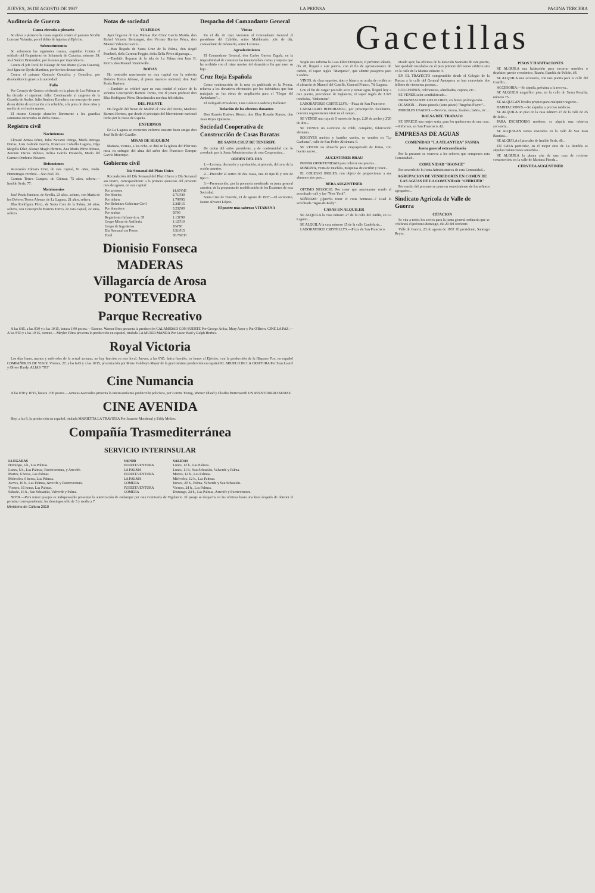JUEVES, 26 DE AGOSTO DE 1937 LA PRENSA PAGINA TERCERA
Auditoría de Guerra
Causa elevada a plenario
Se eleva a plenario la causa seguida contra el paisano Serafín Lorenzo Valentín, por el delito de injurias al Ejército.
Sobreseimientos
Se sobreseen las siguientes causas, seguidas: Contra el soldado del Regimiento de Infantería de Canarias, número 39, José Suárez Hernández, por lesiones por imprudencia.
Contra el jefe local de Falange de San Mateo (Gran Canaria), José Ignacio Ojeda Martínez, por hechos denunciados.
Contra el paisano Gonzalo González y González, por desobediencia grave a la autoridad.
Fallo
Por Consejo de Guerra celebrado en la plaza de Las Palmas se ha dictado el siguiente fallo: Condenando al sargento de la Guardia de Asalto, Julio Jiménez Escudero, en concepto de autor de un delito de excitación a la rebelión, a la pena de doce años y un día de reclusión menor.
El mismo Consejo absuelve libremente a los guardias asimismo encartados en dicha causa...
Registro civil
Nacimientos
Llovaní Armas Pérez, Julio Navarro Ortega, María Arteaga Darias, Luis Galindo García, Francisco Cobiella Laguna, Olga Megolla Díaz, Alonso Magín Herrera, Ana María Pérez Afonso, Antonio Darias Reboso, Felisa García Fresneda, María del Carmen Perdomo Navarro.
Defunciones
Ascensión Cámara Cruz, de esta capital, 91 años, viuda. Hemorragia cerebral.—San José, 33.
Carmen Torres Campos, de Güimar, 75 años, soltera.—Imeldo Serís, 77.
Matrimonios
José Prada Jiménez, de Sevilla, 23 años, soltero, con María de los Dolores Torres Afonso, de La Laguna, 21 años, soltera.
Blas Rodríguez Pérez, de Santa Cruz de la Palma, 24 años, soltero, con Concepción Barrera Torres, de esta capital, 22 años, soltera.
Notas de sociedad
VIAJEROS
Ayer llegaron de Las Palmas don César García Martín, don Rafael Victoria Berástegui, don Vicente Barrios Pérez, don Manuel Valencia García...
—Han llegado de Santa Cruz de la Palma, don Angel Pombrol, doña Carmen Poggio, doña Délia Pérez Algarraga...
—También llegaron de la isla de La Palma don Juan B. Fierro, don Manuel Vandewalle...
BODAS
Ha contraído matrimonio en esta capital con la señorita Dolores Torres Afonso, el joven maestro nacional, don José Prada Jiménez.
—También se celebró ayer en esta ciudad el enlace de la señorita Concepción Barrera Torres, con el joven profesor don Blas Rodríguez Pérez. Deseámosles muchas felicidades.
DEL FRENTE
Ha llegado del frente de Madrid el cabo del Tercio, Modesto Barrera Herrera, que desde el principio del Movimiento nacional lucha por la causa de España.
ENFERMOS
En La Laguna se encuentra enfermo nuestro buen amigo don José Bello del Castillo.
MISAS DE REQUIEM
Mañana, viernes, a las ocho, se dirá en la iglesia del Pilar una misa en sufragio del alma del señor don Francisco Enrique García Manrique.
Gobierno civil
Día Semanal del Plato Unico
Recaudación del Día Semanal del Plato Unico y Día Semanal sin Postre, correspondiente a la primera quincena del presente mes de agosto, en esta capital:
| Por sectores | 14.674'45 |
| Por Hoteles | 2.713'30 |
| Por tickets | 1.799'95 |
| Por Boletines Gobierno Civil | 2.341'15 |
| Por donativos | 3.232'00 |
| Por multas | 50'00 |
| Regimiento Infantería n. 38 | 1.131'90 |
| Grupo Mixto de Artillería | 1.123'10 |
| Grupo de Ingenieros | 204'30 |
| Día Semanal sin Postre | 3.514'15 |
| Total | 30.784'30 |
Despacho del Comandante General
Visitas
En el día de ayer visitaron al Comandante General el presidente del Cabildo, señor Maldonado; jefe de día, comandante de Infantería, señor Lecuona...
Agradecimiento
El Comandante General, don Carlos Guerra Zagala, en la imposibilidad de contestar las innumerables cartas y tarjetas que ha recibido con el triste motivo del dramático fin que tuvo su hijo...
Cruz Roja Española
Como continuación de la nota ya publicada en la Prensa, relativa a los donativos efectuados por los individuos que han trabajado en las obras de ampliación para el "Hogar del Ambulante"...
El Delegado Presidente, Luis Gómez-Landero y Ballester.
Relación de los obreros donantes
Don Ramón Estévez Rivero, don Eloy Rosado Ramos, don Juan Reyes Quintero...
Sociedad Cooperativa de Construcción de Casas Baratas
DE SANTA CRUZ DE TENERIFE
De orden del señor presidente, y de conformidad con lo acordado por la Junta Administrativa de esta Cooperativa...
ORDEN DEL DIA
1.—Lectura, discusión y aprobación, si procede, del acta de la sesión anterior.
2.—Proceder al sorteo de dos casas, una de tipo B y otra de tipo C.
3.—Presentación, por la ponencia nombrada en junta general anterior, de la propuesta de modificación de los Estatutos de esta Sociedad.
Santa Cruz de Tenerife, 21 de agosto de 1937.—El secretario, Isauro Alvarez López.
El postre más sabroso VITABANA
Dionisio Fonseca
MADERAS
Villagarcía de Arosa
PONTEVEDRA
Parque Recreativo
A las 6'45, a las 8'30 y a las 10'15, butaca 1'00 peseta.—Estreno. Warner Bros presenta la producción CALAMIDAD CON SUERTE Por George Arliss, Mary Astor y Pat O'Brien. CINE LA PAZ.—A las 8'30 y a las 10'15, estreno.—Meyler Films presenta la producción en español, titulada LA MUJER MANDA Por Liane Haid y Ralph Horbes.
Royal Victoria
Los días lunes, martes y miércoles de la actual semana, no hay función en este local. Jueves, a las 6'45, única función, en honor al Ejército, con la producción de la Hispano Fox, en español COMPAÑEROS DE VIAJE. Viernes, 27, a las 6.45 y a las 10'15, presentación por Metro Goldwyn Mayer de la graciosísima producción en español EL ABUELO DE LA CRIATURA Por Stan Laurel y Oliver Hardy. ALIAS "TU"
Cine Numancia
A las 8'30 y 10'15, butaca 1'00 peseta.—Artistas Asociados presenta la interesantísima producción policíaca, por Loretta Young, Warner Oland y Charles Butterworth UN AVENTURERO AUDAZ
CINE AVENIDA
Hoy, a las 9, la producción en español, titulada MARIETTA LA TRAVIESA Por Jeanette Macdonal y Eddy Melsos.
Compañía Trasmediterránea
SERVICIO INTERINSULAR
| LLEGADAS | VAPOR | SALIDAS |
| --- | --- | --- |
| Domingo, 6 h., Las Palmas. | FUERTEVENTURA | Lunes, 12 h., Las Palmas. |
| Lunes, 6 h., Las Palmas, Fuerteventura, y Arrecife. | LA PALMA | Lunes, 11 h., San Sebastián, Valverde y Palma. |
| Martes, 6 horas, Las Palmas. | FUERTEVENTURA | Martes, 12 h., Las Palmas. |
| Miércoles, 6 horas, Las Palmas. | LA PALMA | Miércoles, 12 h., Las Palmas. |
| Jueves, 16 h., Las Palmas, Arrecife y Fuerteventura. | GOMERA | Jueves, 20 h., Palma, Valverde y San Sebastián. |
| Viernes, 16 horas, Las Palmas. | FUERTEVENTURA | Viernes, 24 h., Las Palmas. |
| Sábado, 16 h., San Sebastián, Valverde y Palma. | GOMERA | Domingo, 24 h., Las Palmas, Arrecife y Fuerteventura. |
NOTA.—Para tomar pasajes es indispensable presentar la autorización de embarque por esta Comisaría de Vigilancia. El pasaje se despacha en las oficinas hasta una hora después de obtener el permiso correspondiente; los domingos sólo de 5 y media a 7.
Gacetillas
Según nos informa la Casa Elder Dempster, el próximo sábado, día 28, llegará a este puerto, con el fin de aprovisionarse de carbón, el vapor inglés "Marquesa", que admite pasajeros para Londres.
VINOS, de clase superior, tinto y blanco, se acaba de recibir en el almacén de Manuel del Castillo, General Franco, 74, Laguna.
Con el fin de cargar pescado seco y tomar agua, llegará hoy a este puerto, procedente de Inglaterra, el vapor inglés de 3.327 toneladas, "Dahomian".
LABORATORIO CRISTELLYS.—Plaza de San Francisco.
CABALLERO HONORABLE, por prescripción facultativa, necesita urgentemente vivir en el campo...
SE VENDE una caja de 5 metros de largo, 2,20 de ancho y 2'20 de alto...
SE VENDE un escritorio de roble, completo, fabricación alemana...
BOCOYES medios y barriles vacíos, se venden en "La Gaditana", calle de San Pedro Alcántara, 6.
SE VENDE un almacén para empaquetado de frutos, con huerto anexo...
AUGUSTINER BRAU
BUENA OPORTUNIDAD para colocar sus pesetas...
MINERVA, venta de muebles, máquinas de escribir y coser...
EL COLEGIO INGLES, con objeto de proporcionar a sus alumnos aire puro...
BEBA AUGUSTINER
OPTIMO NEGOCIO. Por tener que ausentarme vendo el acreditado café y bar "New York".
SEÑORAS: ¿Queréis tener el cutis hermoso...? Usad la acreditada "Agua de Kally".
CASAS EN ALQUILER
SE ALQUILA la casa número 27 de la calle del Jardín, en La Laguna...
SE ALQUILA la casa número 15 de la calle Candelaria...
LABORATORIO CRISTELLYS.—Plaza de San Francisco.
Desde ayer, las oficinas de la Estación Sanitaria de este puerto, han quedado instaladas en el piso primero del nuevo edificio sito en la calle de la Marina número 3.
EN EL TRAYECTO comprendido desde el Colegio de la Pureza a la calle del General Antequera se han extraviado dos billetes de cincuenta pesetas...
COLCHONES, colchonetas, almohadas, cojines, etc...
SE VENDE solar semifabricado...
URBANIZACION LAS FLORES, en futura prolongación...
OCASION.—Piano-pianola (auto-piano) "Angelus Player"...
MUEBLES USADOS.—Neveras, mesas, lavabos, baños, etc....
BOLSA DEL TRABAJO
SE OFRECE una mujer seria, para los quehaceres de una casa.—Informes, en San Francisco, 42.
EMPRESAS DE AGUAS
COMUNIDAD "LA ATLANTIDA" FASNIA
Junta general extraordinaria
Por la presente se convoca a los señores que componen esta Comunidad...
COMUNIDAD "IGONCE"
Por acuerdo de la Junta Administrativa de esta Comunidad...
AGRUPACION DE VENDEDORES EN COMUN DE LAS AGUAS DE LA COMUNIDAD "CHIRIJER"
Por medio del presente se pone en conocimiento de los señores agrupados...
Sindicato Agrícola de Valle de Guerra
CITACION
Se cita a todos los socios para la junta general ordinaria que se celebrará el próximo domingo, día 29 del corriente.
Valle de Guerra, 23 de agosto de 1937. El presidente, Santiago Reyes.
PISOS Y HABITACIONES
SE ALQUILA una habitación para encerrar muebles o depósito; precio económico. Razón, Rambla de Pulido, 48.
SE ALQUILA una accesoria, con una puerta para la calle del Castillo...
ACCESORIA.—Se alquila, próxima a la recova...
SE ALQUILA magnífico piso, en la calle de Santa Rosalía, número 75...
SE ALQUILAN locales propios para cualquier negocio...
HABITACIONES.—Se alquilan a precios módicos.
SE ALQUILA un piso en la casa número 27 de la calle de 25 de Julio...
PARA ESCRITORIO modesto, se alquila una céntrica accesoria...
SE ALQUILAN varias viviendas en la calle de San Juan Bautista...
SE ALQUILA el piso alto de Imeldo Serís, 46...
EN CASA particular, en el mejor sitio de La Rambla se alquilan habitaciones amueblas...
SE ALQUILA la planta alta de una casa de reciente construcción, en la calle de Mariana Pineda...
CERVEZA AUGUSTINER
Ministerio de Cultura 2010